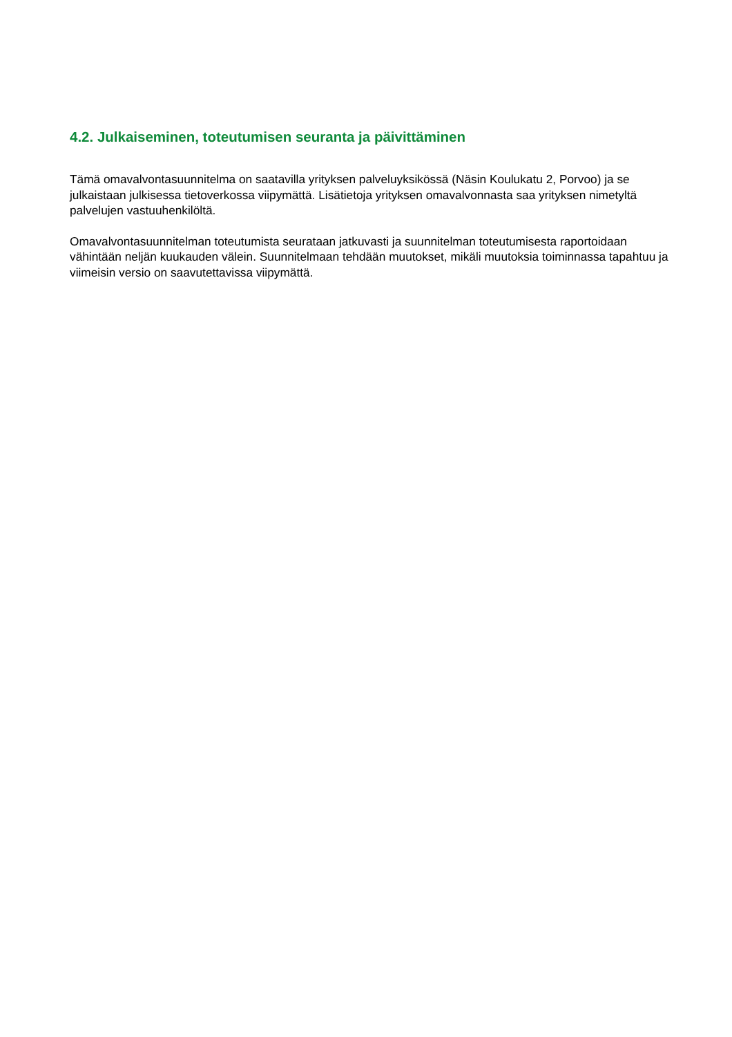4.2. Julkaiseminen, toteutumisen seuranta ja päivittäminen
Tämä omavalvontasuunnitelma on saatavilla yrityksen palveluyksikössä (Näsin Koulukatu 2, Porvoo) ja se julkaistaan julkisessa tietoverkossa viipymättä. Lisätietoja yrityksen omavalvonnasta saa yrityksen nimetyltä palvelujen vastuuhenkilöltä.
Omavalvontasuunnitelman toteutumista seurataan jatkuvasti ja suunnitelman toteutumisesta raportoidaan vähintään neljän kuukauden välein. Suunnitelmaan tehdään muutokset, mikäli muutoksia toiminnassa tapahtuu ja viimeisin versio on saavutettavissa viipymättä.